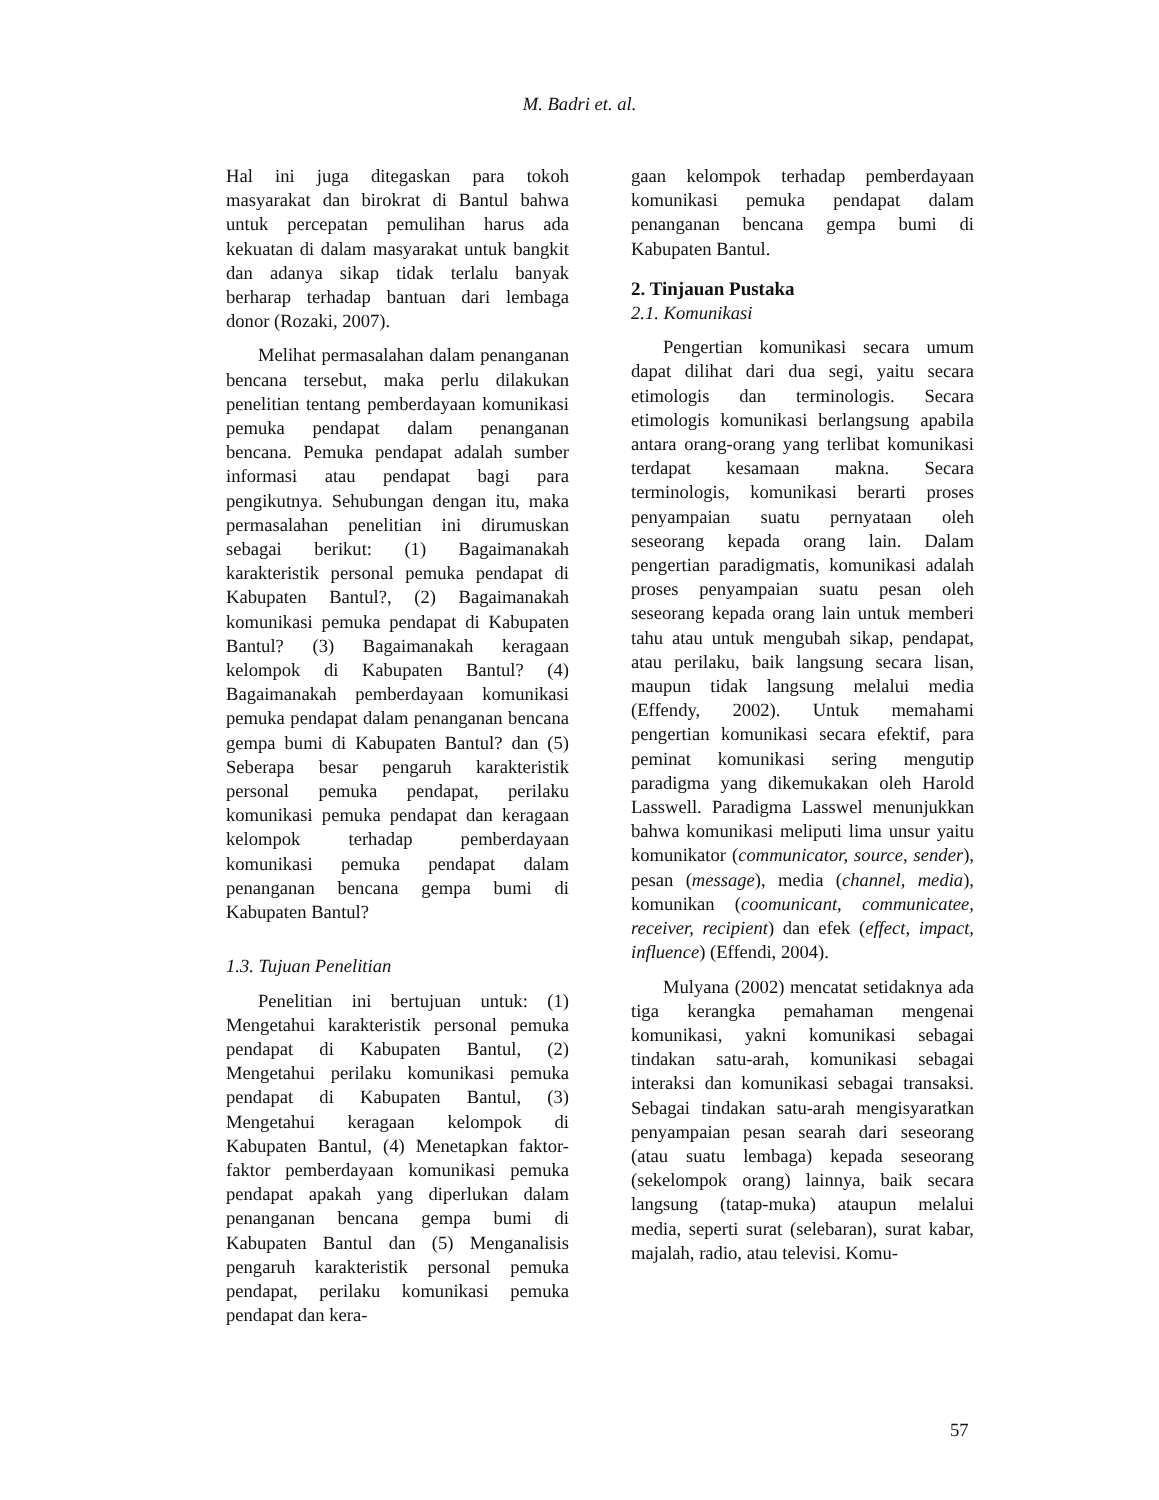M. Badri et. al.
Hal ini juga ditegaskan para tokoh masyarakat dan birokrat di Bantul bahwa untuk percepatan pemulihan harus ada kekuatan di dalam masyarakat untuk bangkit dan adanya sikap tidak terlalu banyak berharap terhadap bantuan dari lembaga donor (Rozaki, 2007).
Melihat permasalahan dalam penanganan bencana tersebut, maka perlu dilakukan penelitian tentang pemberdayaan komunikasi pemuka pendapat dalam penanganan bencana. Pemuka pendapat adalah sumber informasi atau pendapat bagi para pengikutnya. Sehubungan dengan itu, maka permasalahan penelitian ini dirumuskan sebagai berikut: (1) Bagaimanakah karakteristik personal pemuka pendapat di Kabupaten Bantul?, (2) Bagaimanakah komunikasi pemuka pendapat di Kabupaten Bantul? (3) Bagaimanakah keragaan kelompok di Kabupaten Bantul? (4) Bagaimanakah pemberdayaan komunikasi pemuka pendapat dalam penanganan bencana gempa bumi di Kabupaten Bantul? dan (5) Seberapa besar pengaruh karakteristik personal pemuka pendapat, perilaku komunikasi pemuka pendapat dan keragaan kelompok terhadap pemberdayaan komunikasi pemuka pendapat dalam penanganan bencana gempa bumi di Kabupaten Bantul?
1.3. Tujuan Penelitian
Penelitian ini bertujuan untuk: (1) Mengetahui karakteristik personal pemuka pendapat di Kabupaten Bantul, (2) Mengetahui perilaku komunikasi pemuka pendapat di Kabupaten Bantul, (3) Mengetahui keragaan kelompok di Kabupaten Bantul, (4) Menetapkan faktor-faktor pemberdayaan komunikasi pemuka pendapat apakah yang diperlukan dalam penanganan bencana gempa bumi di Kabupaten Bantul dan (5) Menganalisis pengaruh karakteristik personal pemuka pendapat, perilaku komunikasi pemuka pendapat dan kera-
gaan kelompok terhadap pemberdayaan komunikasi pemuka pendapat dalam penanganan bencana gempa bumi di Kabupaten Bantul.
2. Tinjauan Pustaka
2.1. Komunikasi
Pengertian komunikasi secara umum dapat dilihat dari dua segi, yaitu secara etimologis dan terminologis. Secara etimologis komunikasi berlangsung apabila antara orang-orang yang terlibat komunikasi terdapat kesamaan makna. Secara terminologis, komunikasi berarti proses penyampaian suatu pernyataan oleh seseorang kepada orang lain. Dalam pengertian paradigmatis, komunikasi adalah proses penyampaian suatu pesan oleh seseorang kepada orang lain untuk memberi tahu atau untuk mengubah sikap, pendapat, atau perilaku, baik langsung secara lisan, maupun tidak langsung melalui media (Effendy, 2002). Untuk memahami pengertian komunikasi secara efektif, para peminat komunikasi sering mengutip paradigma yang dikemukakan oleh Harold Lasswell. Paradigma Lasswel menunjukkan bahwa komunikasi meliputi lima unsur yaitu komunikator (communicator, source, sender), pesan (message), media (channel, media), komunikan (coomunicant, communicatee, receiver, recipient) dan efek (effect, impact, influence) (Effendi, 2004).
Mulyana (2002) mencatat setidaknya ada tiga kerangka pemahaman mengenai komunikasi, yakni komunikasi sebagai tindakan satu-arah, komunikasi sebagai interaksi dan komunikasi sebagai transaksi. Sebagai tindakan satu-arah mengisyaratkan penyampaian pesan searah dari seseorang (atau suatu lembaga) kepada seseorang (sekelompok orang) lainnya, baik secara langsung (tatap-muka) ataupun melalui media, seperti surat (selebaran), surat kabar, majalah, radio, atau televisi. Komu-
57